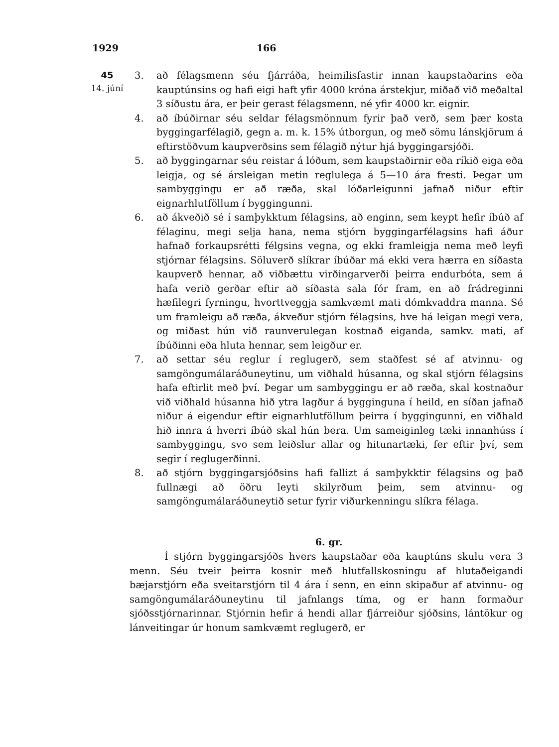1929 166
45
14. júní
3. að félagsmenn séu fjárráða, heimilisfastir innan kaupstaðarins eða kauptúnsins og hafi eigi haft yfir 4000 króna árstekjur, miðað við meðaltal 3 síðustu ára, er þeir gerast félagsmenn, né yfir 4000 kr. eignir.
4. að íbúðirnar séu seldar félagsmönnum fyrir það verð, sem þær kosta byggingarfélagið, gegn a. m. k. 15% útborgun, og með sömu lánskjörum á eftirstöðvum kaupverðsins sem félagið nýtur hjá byggingarsjóði.
5. að byggingarnar séu reistar á lóðum, sem kaupstaðirnir eða ríkið eiga eða leigja, og sé ársleigan metin reglulega á 5—10 ára fresti. Þegar um sambyggingu er að ræða, skal lóðarleigunni jafnað niður eftir eignarhlutföllum í byggingunni.
6. að ákveðið sé í samþykktum félagsins, að enginn, sem keypt hefir íbúð af félaginu, megi selja hana, nema stjórn byggingarfélagsins hafi áður hafnað forkaupsrétti félgsins vegna, og ekki framleigja nema með leyfi stjórnar félagsins. Söluverð slíkrar íbúðar má ekki vera hærra en síðasta kaupverð hennar, að viðbættu virðingarverði þeirra endurbóta, sem á hafa verið gerðar eftir að síðasta sala fór fram, en að frádreginni hæfilegri fyrningu, hvorttveggja samkvæmt mati dómkvaddra manna. Sé um framleigu að ræða, ákveður stjórn félagsins, hve há leigan megi vera, og miðast hún við raunverulegan kostnað eiganda, samkv. mati, af íbúðinni eða hluta hennar, sem leigður er.
7. að settar séu reglur í reglugerð, sem staðfest sé af atvinnu- og samgöngumálaráðuneytinu, um viðhald húsanna, og skal stjórn félagsins hafa eftirlit með því. Þegar um sambyggingu er að ræða, skal kostnaður við viðhald húsanna hið ytra lagður á bygginguna í heild, en síðan jafnað niður á eigendur eftir eignarhlutföllum þeirra í byggingunni, en viðhald hið innra á hverri íbúð skal hún bera. Um sameiginleg tæki innanhúss í sambyggingu, svo sem leiðslur allar og hitunartæki, fer eftir því, sem segir í reglugerðinni.
8. að stjórn byggingarsjóðsins hafi fallizt á samþykktir félagsins og það fullnægi að öðru leyti skilyrðum þeim, sem atvinnu- og samgöngumálaráðuneytið setur fyrir viðurkenningu slíkra félaga.
6. gr.
Í stjórn byggingarsjóðs hvers kaupstaðar eða kauptúns skulu vera 3 menn. Séu tveir þeirra kosnir með hlutfallskosningu af hlutaðeigandi bæjarstjórn eða sveitarstjórn til 4 ára í senn, en einn skipaður af atvinnu- og samgöngumálaráðuneytinu til jafnlangs tíma, og er hann formaður sjóðsstjórnarinnar. Stjórnin hefir á hendi allar fjárreiður sjóðsins, lántökur og lánveitingar úr honum samkvæmt reglugerð, er